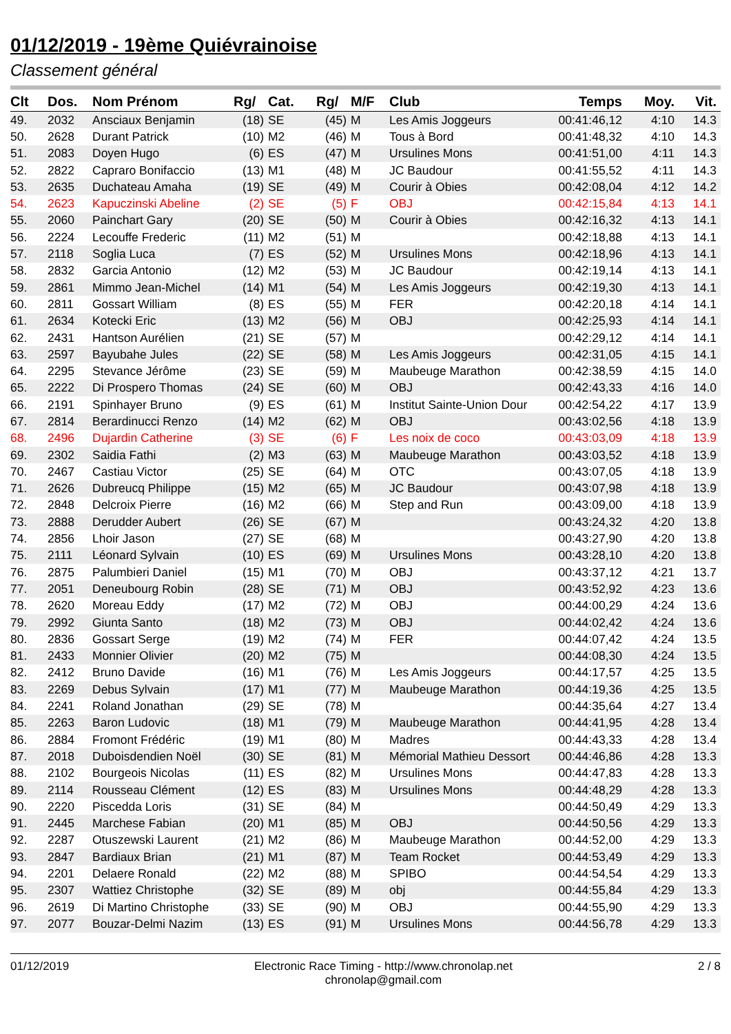01/12/2019 - 19ème Quiévrainoise
Classement général
| Clt | Dos. | Nom Prénom | Rg/ | Cat. | Rg/ | M/F | Club | Temps | Moy. | Vit. |
| --- | --- | --- | --- | --- | --- | --- | --- | --- | --- | --- |
| 49. | 2032 | Ansciaux Benjamin | (18) | SE | (45) | M | Les Amis Joggeurs | 00:41:46,12 | 4:10 | 14.3 |
| 50. | 2628 | Durant Patrick | (10) | M2 | (46) | M | Tous à Bord | 00:41:48,32 | 4:10 | 14.3 |
| 51. | 2083 | Doyen Hugo | (6) | ES | (47) | M | Ursulines Mons | 00:41:51,00 | 4:11 | 14.3 |
| 52. | 2822 | Capraro Bonifaccio | (13) | M1 | (48) | M | JC Baudour | 00:41:55,52 | 4:11 | 14.3 |
| 53. | 2635 | Duchateau Amaha | (19) | SE | (49) | M | Courir à Obies | 00:42:08,04 | 4:12 | 14.2 |
| 54. | 2623 | Kapuczinski Abeline | (2) | SE | (5) | F | OBJ | 00:42:15,84 | 4:13 | 14.1 |
| 55. | 2060 | Painchart Gary | (20) | SE | (50) | M | Courir à Obies | 00:42:16,32 | 4:13 | 14.1 |
| 56. | 2224 | Lecouffe Frederic | (11) | M2 | (51) | M | | 00:42:18,88 | 4:13 | 14.1 |
| 57. | 2118 | Soglia Luca | (7) | ES | (52) | M | Ursulines Mons | 00:42:18,96 | 4:13 | 14.1 |
| 58. | 2832 | Garcia Antonio | (12) | M2 | (53) | M | JC Baudour | 00:42:19,14 | 4:13 | 14.1 |
| 59. | 2861 | Mimmo Jean-Michel | (14) | M1 | (54) | M | Les Amis Joggeurs | 00:42:19,30 | 4:13 | 14.1 |
| 60. | 2811 | Gossart William | (8) | ES | (55) | M | FER | 00:42:20,18 | 4:14 | 14.1 |
| 61. | 2634 | Kotecki Eric | (13) | M2 | (56) | M | OBJ | 00:42:25,93 | 4:14 | 14.1 |
| 62. | 2431 | Hantson Aurélien | (21) | SE | (57) | M | | 00:42:29,12 | 4:14 | 14.1 |
| 63. | 2597 | Bayubahe Jules | (22) | SE | (58) | M | Les Amis Joggeurs | 00:42:31,05 | 4:15 | 14.1 |
| 64. | 2295 | Stevance Jérôme | (23) | SE | (59) | M | Maubeuge Marathon | 00:42:38,59 | 4:15 | 14.0 |
| 65. | 2222 | Di Prospero Thomas | (24) | SE | (60) | M | OBJ | 00:42:43,33 | 4:16 | 14.0 |
| 66. | 2191 | Spinhayer Bruno | (9) | ES | (61) | M | Institut Sainte-Union Dour | 00:42:54,22 | 4:17 | 13.9 |
| 67. | 2814 | Berardinucci Renzo | (14) | M2 | (62) | M | OBJ | 00:43:02,56 | 4:18 | 13.9 |
| 68. | 2496 | Dujardin Catherine | (3) | SE | (6) | F | Les noix de coco | 00:43:03,09 | 4:18 | 13.9 |
| 69. | 2302 | Saidia Fathi | (2) | M3 | (63) | M | Maubeuge Marathon | 00:43:03,52 | 4:18 | 13.9 |
| 70. | 2467 | Castiau Victor | (25) | SE | (64) | M | OTC | 00:43:07,05 | 4:18 | 13.9 |
| 71. | 2626 | Dubreucq Philippe | (15) | M2 | (65) | M | JC Baudour | 00:43:07,98 | 4:18 | 13.9 |
| 72. | 2848 | Delcroix Pierre | (16) | M2 | (66) | M | Step and Run | 00:43:09,00 | 4:18 | 13.9 |
| 73. | 2888 | Derudder Aubert | (26) | SE | (67) | M | | 00:43:24,32 | 4:20 | 13.8 |
| 74. | 2856 | Lhoir Jason | (27) | SE | (68) | M | | 00:43:27,90 | 4:20 | 13.8 |
| 75. | 2111 | Léonard Sylvain | (10) | ES | (69) | M | Ursulines Mons | 00:43:28,10 | 4:20 | 13.8 |
| 76. | 2875 | Palumbieri Daniel | (15) | M1 | (70) | M | OBJ | 00:43:37,12 | 4:21 | 13.7 |
| 77. | 2051 | Deneubourg Robin | (28) | SE | (71) | M | OBJ | 00:43:52,92 | 4:23 | 13.6 |
| 78. | 2620 | Moreau Eddy | (17) | M2 | (72) | M | OBJ | 00:44:00,29 | 4:24 | 13.6 |
| 79. | 2992 | Giunta Santo | (18) | M2 | (73) | M | OBJ | 00:44:02,42 | 4:24 | 13.6 |
| 80. | 2836 | Gossart Serge | (19) | M2 | (74) | M | FER | 00:44:07,42 | 4:24 | 13.5 |
| 81. | 2433 | Monnier Olivier | (20) | M2 | (75) | M | | 00:44:08,30 | 4:24 | 13.5 |
| 82. | 2412 | Bruno Davide | (16) | M1 | (76) | M | Les Amis Joggeurs | 00:44:17,57 | 4:25 | 13.5 |
| 83. | 2269 | Debus Sylvain | (17) | M1 | (77) | M | Maubeuge Marathon | 00:44:19,36 | 4:25 | 13.5 |
| 84. | 2241 | Roland Jonathan | (29) | SE | (78) | M | | 00:44:35,64 | 4:27 | 13.4 |
| 85. | 2263 | Baron Ludovic | (18) | M1 | (79) | M | Maubeuge Marathon | 00:44:41,95 | 4:28 | 13.4 |
| 86. | 2884 | Fromont Frédéric | (19) | M1 | (80) | M | Madres | 00:44:43,33 | 4:28 | 13.4 |
| 87. | 2018 | Duboisdendien Noël | (30) | SE | (81) | M | Mémorial Mathieu Dessort | 00:44:46,86 | 4:28 | 13.3 |
| 88. | 2102 | Bourgeois Nicolas | (11) | ES | (82) | M | Ursulines Mons | 00:44:47,83 | 4:28 | 13.3 |
| 89. | 2114 | Rousseau Clément | (12) | ES | (83) | M | Ursulines Mons | 00:44:48,29 | 4:28 | 13.3 |
| 90. | 2220 | Piscedda Loris | (31) | SE | (84) | M | | 00:44:50,49 | 4:29 | 13.3 |
| 91. | 2445 | Marchese Fabian | (20) | M1 | (85) | M | OBJ | 00:44:50,56 | 4:29 | 13.3 |
| 92. | 2287 | Otuszewski Laurent | (21) | M2 | (86) | M | Maubeuge Marathon | 00:44:52,00 | 4:29 | 13.3 |
| 93. | 2847 | Bardiaux Brian | (21) | M1 | (87) | M | Team Rocket | 00:44:53,49 | 4:29 | 13.3 |
| 94. | 2201 | Delaere Ronald | (22) | M2 | (88) | M | SPIBO | 00:44:54,54 | 4:29 | 13.3 |
| 95. | 2307 | Wattiez Christophe | (32) | SE | (89) | M | obj | 00:44:55,84 | 4:29 | 13.3 |
| 96. | 2619 | Di Martino Christophe | (33) | SE | (90) | M | OBJ | 00:44:55,90 | 4:29 | 13.3 |
| 97. | 2077 | Bouzar-Delmi Nazim | (13) | ES | (91) | M | Ursulines Mons | 00:44:56,78 | 4:29 | 13.3 |
01/12/2019 Electronic Race Timing - http://www.chronolap.net
chronolap@gmail.com 2 / 8